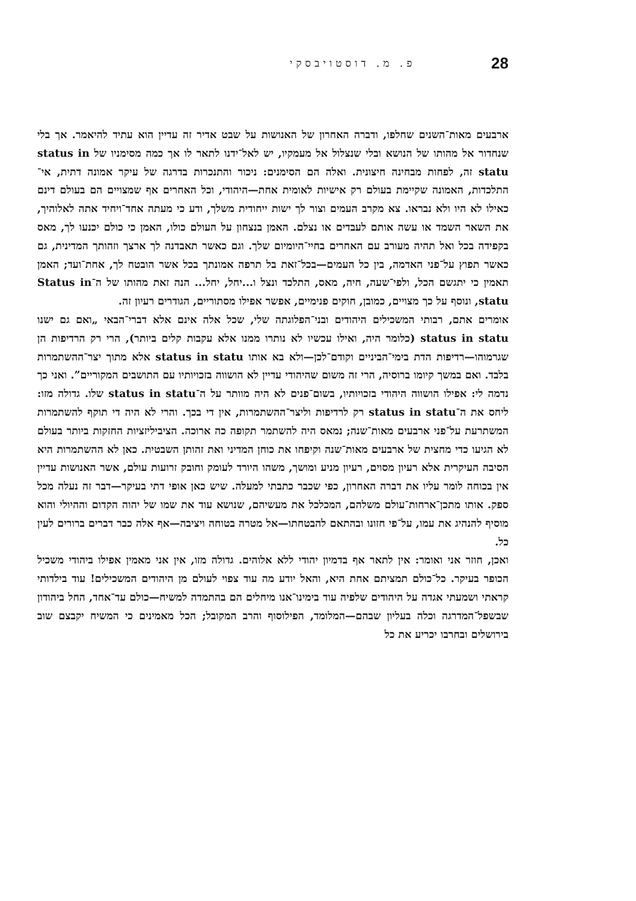28 פ. מ. דוסטויבסקי
ארבעים מאות־השנים שחלפו, ודברה האחרון של האנושות על שבט אדיר זה עדיין הוא עתיד להיאמר. אך בלי שנחדור אל מהותו של הנושא ובלי שנצלול אל מעמקיו, יש לאל־ידנו לתאר לו אך כמה מסימניו של status in statu זה, לפחות מבחינה חיצונית. ואלה הם הסימנים: ניכור והתנכרות בדרגה של עיקר אמונה דתית, אי־התלכדות, האמונה שקיימת בעולם רק אישיות לאומית אחת—היהודי, וכל האחרים אף שמצויים הם בעולם דינם כאילו לא היו ולא נבראו. צא מקרב העמים וצור לך ישות ייחודית משלך, ודע כי מעתה אחד־ויחיד אתה לאלוהיך, את השאר השמד או עשה אותם לעבדים או נצלם. האמן בנצחון על העולם כולו, האמן כי כולם יכנעו לך, מאס בקפידה בכל ואל תהיה מעורב עם האחרים בחיי־היומיום שלך. וגם כאשר תאבדנה לך ארצך וזהותך המדינית, גם כאשר תפוץ על־פני האדמה, בין כל העמים—בכל־זאת בל תרפה אמונתך בכל אשר הובטח לך, אחת־ועד; האמן תאמין כי יתגשם הכל, ולפי־שעה, חיה, מאס, התלכד ונצל ו...יחל, יחל... הנה זאת מהותו של ה־Status in statu, ונוסף על כך מצויים, כמובן, חוקים פנימיים, אפשר אפילו מסתוריים, הגודרים רעיון זה.
אומרים אתם, רבותי המשכילים היהודים ובני־הפלוגתה שלי, שכל אלה אינם אלא דברי־הבאי „ואם גם ישנו status in statu (כלומר היה, ואילו עכשיו לא נותרו ממנו אלא עקבות קלים ביותר), הרי רק הרדיפות הן שגרמוהו—רדיפות הדת בימי־הביניים וקודם־לכן—ולא בא אותו status in statu אלא מתוך יצר־ההשתמרות בלבד. ואם במשך קיומו ברוסיה, הרי זה משום שהיהודי עדיין לא הושווה בזכויותיו עם התושבים המקוריים”. ואני כך נדמה לי: אפילו הושווה היהודי בזכויותיו, בשום־פנים לא היה מוותר על ה־status in statu שלו. גדולה מזו: ליחס את ה־status in statu רק לרדיפות וליצר־ההשתמרות, אין די בכך. והרי לא היה די תוקף להשתמרות המשתרעת על־פני ארבעים מאות־שנה; נמאס היה להשתמר תקופה כה ארוכה. הציביליזציות החזקות ביותר בעולם לא הגיעו כדי מחצית של ארבעים מאות־שנה וקיפחו את כוחן המדיני ואת זהותן השבטית. כאן לא ההשתמרות היא הסיבה העיקרית אלא רעיון מסוים, רעיון מניע ומושך, משהו היורד לעומק וחובק זרועות עולם, אשר האנושות עדיין אין בכוחה לומר עליו את דברה האחרון, כפי שכבר כתבתי למעלה. שיש כאן אופי דתי בעיקר—דבר זה נעלה מכל ספק. אותו מתכן־ארחות־עולם משלהם, המכלכל את מעשיהם, שנושא עוד את שמו של יהוה הקדום וההיולי והוא מוסיף להנהיג את עמו, על־פי חזונו ובהתאם להבטחתו—אל מטרה בטוחה ויציבה—אף אלה כבר דברים ברורים לעין כל.
ואכן, חוזר אני ואומר: אין לתאר אף בדמיון יהודי ללא אלוהים. גדולה מזו, אין אני מאמין אפילו ביהודי משכיל הכופר בעיקר. כל־כולם תמציתם אחת היא, והאל יודע מה עוד צפוי לעולם מן היהודים המשכילים! עוד בילדותי קראתי ושמעתי אגדה על היהודים שלפיה עוד בימינו־אנו מיחלים הם בהתמדה למשיח—כולם עד־אחד, החל ביהודון שבשפל־המדרגה וכלה בעליון שבהם—המלומד, הפילוסוף והרב המקובל; הכל מאמינים כי המשיח יקבצם שוב בירושלים ובחרבו יכריע את כל